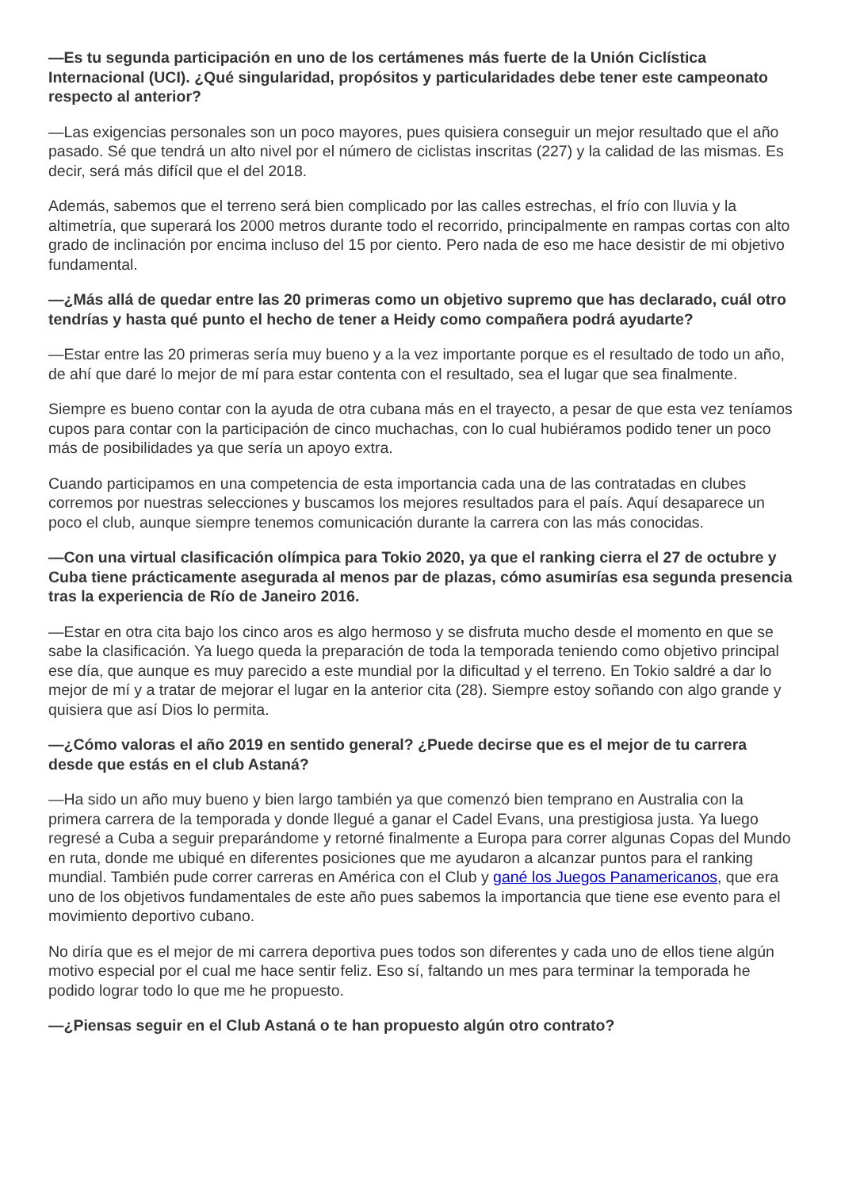—Es tu segunda participación en uno de los certámenes más fuerte de la Unión Ciclística Internacional (UCI). ¿Qué singularidad, propósitos y particularidades debe tener este campeonato respecto al anterior?
—Las exigencias personales son un poco mayores, pues quisiera conseguir un mejor resultado que el año pasado. Sé que tendrá un alto nivel por el número de ciclistas inscritas (227) y la calidad de las mismas. Es decir, será más difícil que el del 2018.
Además, sabemos que el terreno será bien complicado por las calles estrechas, el frío con lluvia y la altimetría, que superará los 2000 metros durante todo el recorrido, principalmente en rampas cortas con alto grado de inclinación por encima incluso del 15 por ciento. Pero nada de eso me hace desistir de mi objetivo fundamental.
—¿Más allá de quedar entre las 20 primeras como un objetivo supremo que has declarado, cuál otro tendrías y hasta qué punto el hecho de tener a Heidy como compañera podrá ayudarte?
—Estar entre las 20 primeras sería muy bueno y a la vez importante porque es el resultado de todo un año, de ahí que daré lo mejor de mí para estar contenta con el resultado, sea el lugar que sea finalmente.
Siempre es bueno contar con la ayuda de otra cubana más en el trayecto, a pesar de que esta vez teníamos cupos para contar con la participación de cinco muchachas, con lo cual hubiéramos podido tener un poco más de posibilidades ya que sería un apoyo extra.
Cuando participamos en una competencia de esta importancia cada una de las contratadas en clubes corremos por nuestras selecciones y buscamos los mejores resultados para el país. Aquí desaparece un poco el club, aunque siempre tenemos comunicación durante la carrera con las más conocidas.
—Con una virtual clasificación olímpica para Tokio 2020, ya que el ranking cierra el 27 de octubre y Cuba tiene prácticamente asegurada al menos par de plazas, cómo asumirías esa segunda presencia tras la experiencia de Río de Janeiro 2016.
—Estar en otra cita bajo los cinco aros es algo hermoso y se disfruta mucho desde el momento en que se sabe la clasificación. Ya luego queda la preparación de toda la temporada teniendo como objetivo principal ese día, que aunque es muy parecido a este mundial por la dificultad y el terreno. En Tokio saldré a dar lo mejor de mí y a tratar de mejorar el lugar en la anterior cita (28). Siempre estoy soñando con algo grande y quisiera que así Dios lo permita.
—¿Cómo valoras el año 2019 en sentido general? ¿Puede decirse que es el mejor de tu carrera desde que estás en el club Astaná?
—Ha sido un año muy bueno y bien largo también ya que comenzó bien temprano en Australia con la primera carrera de la temporada y donde llegué a ganar el Cadel Evans, una prestigiosa justa. Ya luego regresé a Cuba a seguir preparándome y retorné finalmente a Europa para correr algunas Copas del Mundo en ruta, donde me ubiqué en diferentes posiciones que me ayudaron a alcanzar puntos para el ranking mundial. También pude correr carreras en América con el Club y gané los Juegos Panamericanos, que era uno de los objetivos fundamentales de este año pues sabemos la importancia que tiene ese evento para el movimiento deportivo cubano.
No diría que es el mejor de mi carrera deportiva pues todos son diferentes y cada uno de ellos tiene algún motivo especial por el cual me hace sentir feliz. Eso sí, faltando un mes para terminar la temporada he podido lograr todo lo que me he propuesto.
—¿Piensas seguir en el Club Astaná o te han propuesto algún otro contrato?